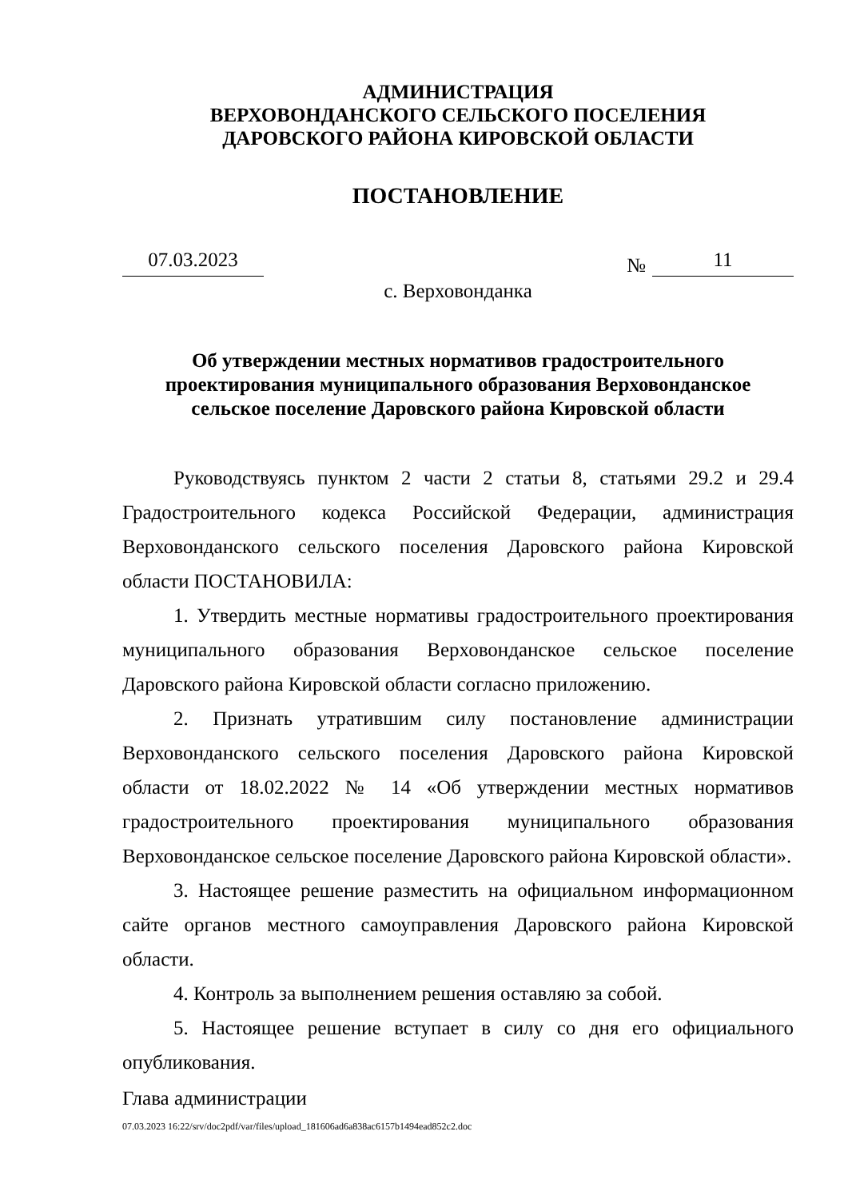АДМИНИСТРАЦИЯ
ВЕРХОВОНДАНСКОГО СЕЛЬСКОГО ПОСЕЛЕНИЯ
ДАРОВСКОГО РАЙОНА КИРОВСКОЙ ОБЛАСТИ
ПОСТАНОВЛЕНИЕ
07.03.2023
№ 11
с. Верховонданка
Об утверждении местных нормативов градостроительного
проектирования муниципального образования Верховонданское
сельское поселение Даровского района Кировской области
Руководствуясь пунктом 2 части 2 статьи 8, статьями 29.2 и 29.4 Градостроительного кодекса Российской Федерации, администрация Верховонданского сельского поселения Даровского района Кировской области ПОСТАНОВИЛА:
1. Утвердить местные нормативы градостроительного проектирования муниципального образования Верховонданское сельское поселение Даровского района Кировской области согласно приложению.
2. Признать утратившим силу постановление администрации Верховонданского сельского поселения Даровского района Кировской области от 18.02.2022 № 14 «Об утверждении местных нормативов градостроительного проектирования муниципального образования Верховонданское сельское поселение Даровского района Кировской области».
3. Настоящее решение разместить на официальном информационном сайте органов местного самоуправления Даровского района Кировской области.
4. Контроль за выполнением решения оставляю за собой.
5. Настоящее решение вступает в силу со дня его официального опубликования.
Глава администрации
07.03.2023 16:22/srv/doc2pdf/var/files/upload_181606ad6a838ac6157b1494ead852c2.doc